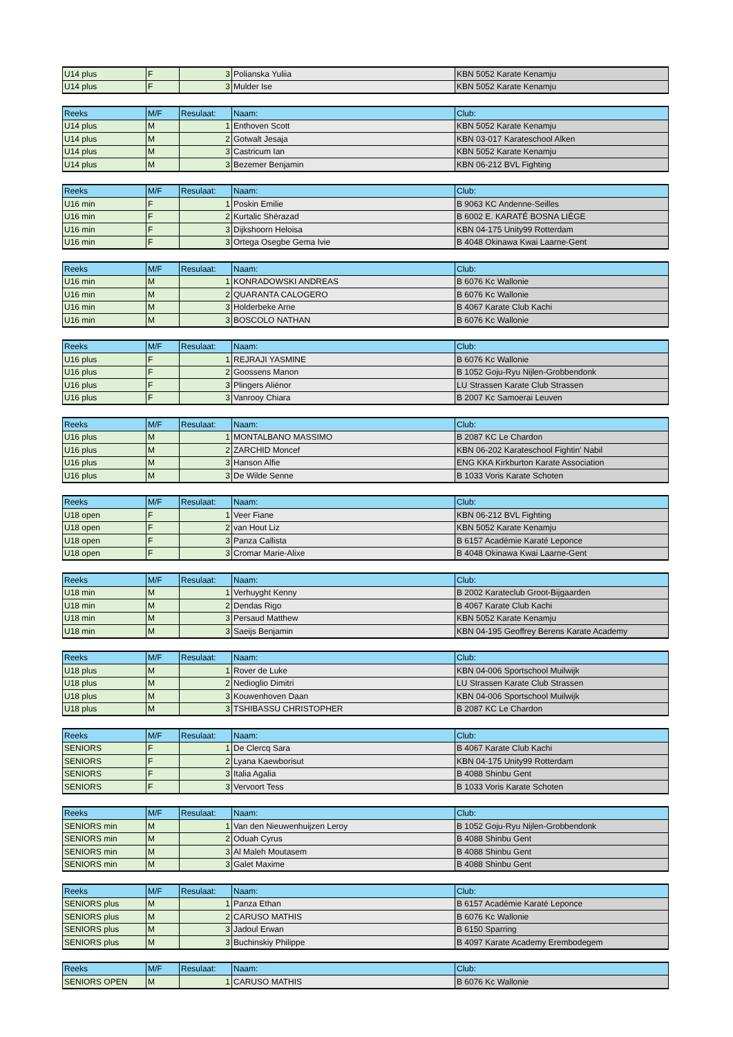| U14 plus | F | 3 | Polianska Yuliia | KBN 5052 Karate Kenamju |
| U14 plus | F | 3 | Mulder Ise | KBN 5052 Karate Kenamju |
| Reeks | M/F | Resulaat: | Naam: | Club: |
| U14 plus | M | 1 | Enthoven Scott | KBN 5052 Karate Kenamju |
| U14 plus | M | 2 | Gotwalt Jesaja | KBN 03-017 Karateschool Alken |
| U14 plus | M | 3 | Castricum Ian | KBN 5052 Karate Kenamju |
| U14 plus | M | 3 | Bezemer Benjamin | KBN 06-212 BVL Fighting |
| Reeks | M/F | Resulaat: | Naam: | Club: |
| U16 min | F | 1 | Poskin Emilie | B 9063 KC Andenne-Seilles |
| U16 min | F | 2 | Kurtalic Shérazad | B 6002 E. KARATÉ BOSNA LIÈGE |
| U16 min | F | 3 | Dijkshoorn Heloisa | KBN 04-175 Unity99 Rotterdam |
| U16 min | F | 3 | Ortega Osegbe Gema Ivie | B 4048 Okinawa Kwai Laarne-Gent |
| Reeks | M/F | Resulaat: | Naam: | Club: |
| U16 min | M | 1 | KONRADOWSKI ANDREAS | B 6076 Kc Wallonie |
| U16 min | M | 2 | QUARANTA CALOGERO | B 6076 Kc Wallonie |
| U16 min | M | 3 | Holderbeke Arne | B 4067 Karate Club Kachi |
| U16 min | M | 3 | BOSCOLO NATHAN | B 6076 Kc Wallonie |
| Reeks | M/F | Resulaat: | Naam: | Club: |
| U16 plus | F | 1 | REJRAJI YASMINE | B 6076 Kc Wallonie |
| U16 plus | F | 2 | Goossens Manon | B 1052 Goju-Ryu Nijlen-Grobbendonk |
| U16 plus | F | 3 | Plingers Aliénor | LU Strassen Karate Club Strassen |
| U16 plus | F | 3 | Vanrooy Chiara | B 2007 Kc Samoerai Leuven |
| Reeks | M/F | Resulaat: | Naam: | Club: |
| U16 plus | M | 1 | MONTALBANO MASSIMO | B 2087 KC Le Chardon |
| U16 plus | M | 2 | ZARCHID Moncef | KBN 06-202 Karateschool Fightin' Nabil |
| U16 plus | M | 3 | Hanson Alfie | ENG KKA Kirkburton Karate Association |
| U16 plus | M | 3 | De Wilde Senne | B 1033 Voris Karate Schoten |
| Reeks | M/F | Resulaat: | Naam: | Club: |
| U18 open | F | 1 | Veer Fiane | KBN 06-212 BVL Fighting |
| U18 open | F | 2 | van Hout Liz | KBN 5052 Karate Kenamju |
| U18 open | F | 3 | Panza Callista | B 6157 Académie Karaté Leponce |
| U18 open | F | 3 | Cromar Marie-Alixe | B 4048 Okinawa Kwai Laarne-Gent |
| Reeks | M/F | Resulaat: | Naam: | Club: |
| U18 min | M | 1 | Verhuyght Kenny | B 2002 Karateclub Groot-Bijgaarden |
| U18 min | M | 2 | Dendas Rigo | B 4067 Karate Club Kachi |
| U18 min | M | 3 | Persaud Matthew | KBN 5052 Karate Kenamju |
| U18 min | M | 3 | Saeijs Benjamin | KBN 04-195 Geoffrey Berens Karate Academy |
| Reeks | M/F | Resulaat: | Naam: | Club: |
| U18 plus | M | 1 | Rover de Luke | KBN 04-006 Sportschool Muilwijk |
| U18 plus | M | 2 | Nedioglio Dimitri | LU Strassen Karate Club Strassen |
| U18 plus | M | 3 | Kouwenhoven Daan | KBN 04-006 Sportschool Muilwijk |
| U18 plus | M | 3 | TSHIBASSU CHRISTOPHER | B 2087 KC Le Chardon |
| Reeks | M/F | Resulaat: | Naam: | Club: |
| SENIORS | F | 1 | De Clercq Sara | B 4067 Karate Club Kachi |
| SENIORS | F | 2 | Lyana Kaewborisut | KBN 04-175 Unity99 Rotterdam |
| SENIORS | F | 3 | Italia Agalia | B 4088 Shinbu Gent |
| SENIORS | F | 3 | Vervoort Tess | B 1033 Voris Karate Schoten |
| Reeks | M/F | Resulaat: | Naam: | Club: |
| SENIORS min | M | 1 | Van den Nieuwenhuijzen Leroy | B 1052 Goju-Ryu Nijlen-Grobbendonk |
| SENIORS min | M | 2 | Oduah Cyrus | B 4088 Shinbu Gent |
| SENIORS min | M | 3 | Al Maleh Moutasem | B 4088 Shinbu Gent |
| SENIORS min | M | 3 | Galet Maxime | B 4088 Shinbu Gent |
| Reeks | M/F | Resulaat: | Naam: | Club: |
| SENIORS plus | M | 1 | Panza Ethan | B 6157 Académie Karaté Leponce |
| SENIORS plus | M | 2 | CARUSO MATHIS | B 6076 Kc Wallonie |
| SENIORS plus | M | 3 | Jadoul Erwan | B 6150 Sparring |
| SENIORS plus | M | 3 | Buchinskiy Philippe | B 4097 Karate Academy Erembodegem |
| Reeks | M/F | Resulaat: | Naam: | Club: |
| SENIORS OPEN | M | 1 | CARUSO MATHIS | B 6076 Kc Wallonie |